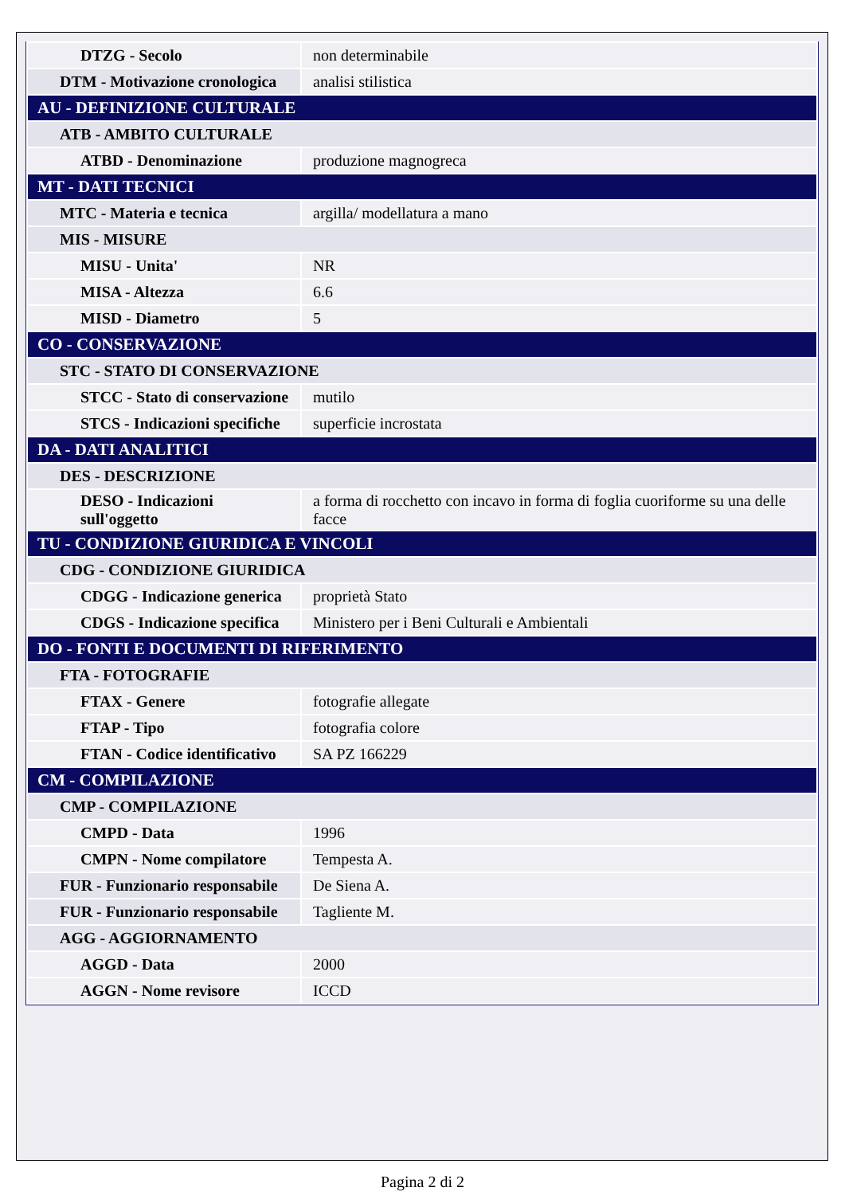| DTZG - Secolo | non determinabile |
| DTM - Motivazione cronologica | analisi stilistica |
| AU - DEFINIZIONE CULTURALE | |
| ATB - AMBITO CULTURALE | |
| ATBD - Denominazione | produzione magnogreca |
| MT - DATI TECNICI | |
| MTC - Materia e tecnica | argilla/ modellatura a mano |
| MIS - MISURE | |
| MISU - Unita' | NR |
| MISA - Altezza | 6.6 |
| MISD - Diametro | 5 |
| CO - CONSERVAZIONE | |
| STC - STATO DI CONSERVAZIONE | |
| STCC - Stato di conservazione | mutilo |
| STCS - Indicazioni specifiche | superficie incrostata |
| DA - DATI ANALITICI | |
| DES - DESCRIZIONE | |
| DESO - Indicazioni sull'oggetto | a forma di rocchetto con incavo in forma di foglia cuoriforme su una delle facce |
| TU - CONDIZIONE GIURIDICA E VINCOLI | |
| CDG - CONDIZIONE GIURIDICA | |
| CDGG - Indicazione generica | proprietà Stato |
| CDGS - Indicazione specifica | Ministero per i Beni Culturali e Ambientali |
| DO - FONTI E DOCUMENTI DI RIFERIMENTO | |
| FTA - FOTOGRAFIE | |
| FTAX - Genere | fotografie allegate |
| FTAP - Tipo | fotografia colore |
| FTAN - Codice identificativo | SA PZ 166229 |
| CM - COMPILAZIONE | |
| CMP - COMPILAZIONE | |
| CMPD - Data | 1996 |
| CMPN - Nome compilatore | Tempesta A. |
| FUR - Funzionario responsabile | De Siena A. |
| FUR - Funzionario responsabile | Tagliente M. |
| AGG - AGGIORNAMENTO | |
| AGGD - Data | 2000 |
| AGGN - Nome revisore | ICCD |
Pagina 2 di 2